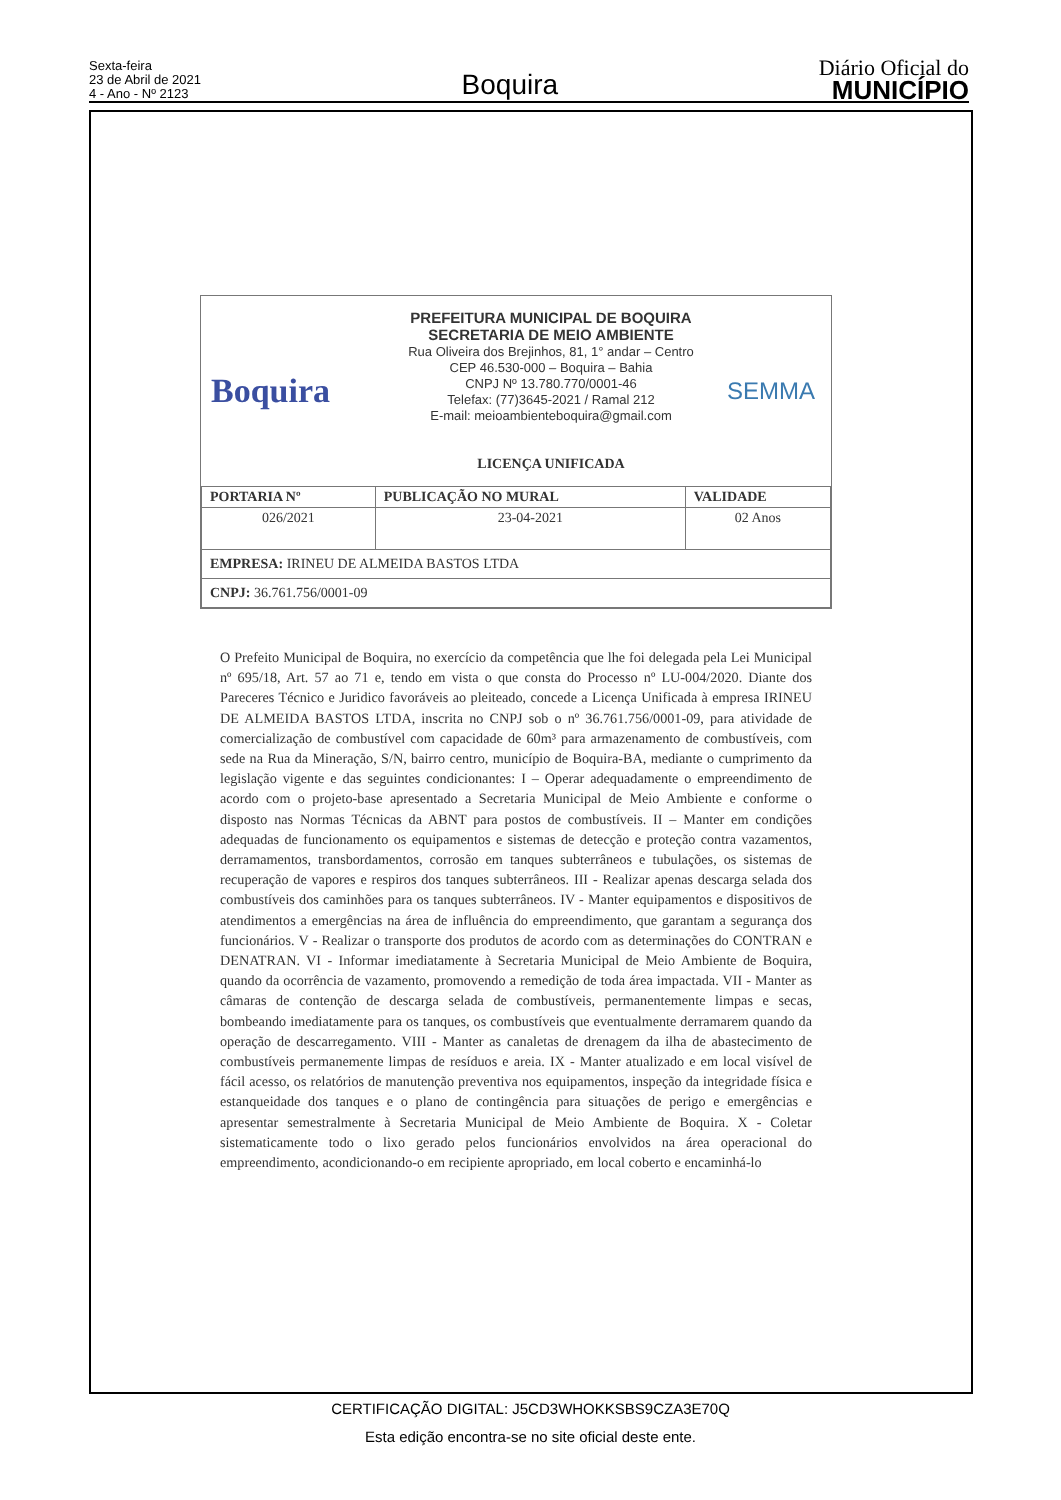Sexta-feira
23 de Abril de 2021
4 - Ano - Nº 2123
Boquira
Diário Oficial do
MUNICÍPIO
Boquira
PREFEITURA MUNICIPAL DE BOQUIRA
SECRETARIA DE MEIO AMBIENTE
Rua Oliveira dos Brejinhos, 81, 1° andar – Centro
CEP 46.530-000 – Boquira – Bahia
CNPJ Nº 13.780.770/0001-46
Telefax: (77)3645-2021 / Ramal 212
E-mail: meioambienteboquira@gmail.com
LICENÇA UNIFICADA
SEMMA
| PORTARIA Nº | PUBLICAÇÃO NO MURAL | VALIDADE |
| --- | --- | --- |
| 026/2021 | 23-04-2021 | 02 Anos |
| EMPRESA: IRINEU DE ALMEIDA BASTOS LTDA | | |
| CNPJ: 36.761.756/0001-09 | | |
O Prefeito Municipal de Boquira, no exercício da competência que lhe foi delegada pela Lei Municipal nº 695/18, Art. 57 ao 71 e, tendo em vista o que consta do Processo nº LU-004/2020. Diante dos Pareceres Técnico e Juridico favoráveis ao pleiteado, concede a Licença Unificada à empresa IRINEU DE ALMEIDA BASTOS LTDA, inscrita no CNPJ sob o nº 36.761.756/0001-09, para atividade de comercialização de combustível com capacidade de 60m³ para armazenamento de combustíveis, com sede na Rua da Mineração, S/N, bairro centro, município de Boquira-BA, mediante o cumprimento da legislação vigente e das seguintes condicionantes: I – Operar adequadamente o empreendimento de acordo com o projeto-base apresentado a Secretaria Municipal de Meio Ambiente e conforme o disposto nas Normas Técnicas da ABNT para postos de combustíveis. II – Manter em condições adequadas de funcionamento os equipamentos e sistemas de detecção e proteção contra vazamentos, derramamentos, transbordamentos, corrosão em tanques subterrâneos e tubulações, os sistemas de recuperação de vapores e respiros dos tanques subterrâneos. III - Realizar apenas descarga selada dos combustíveis dos caminhões para os tanques subterrâneos. IV - Manter equipamentos e dispositivos de atendimentos a emergências na área de influência do empreendimento, que garantam a segurança dos funcionários. V - Realizar o transporte dos produtos de acordo com as determinações do CONTRAN e DENATRAN. VI - Informar imediatamente à Secretaria Municipal de Meio Ambiente de Boquira, quando da ocorrência de vazamento, promovendo a remedição de toda área impactada. VII - Manter as câmaras de contenção de descarga selada de combustíveis, permanentemente limpas e secas, bombeando imediatamente para os tanques, os combustíveis que eventualmente derramarem quando da operação de descarregamento. VIII - Manter as canaletas de drenagem da ilha de abastecimento de combustíveis permanemente limpas de resíduos e areia. IX - Manter atualizado e em local visível de fácil acesso, os relatórios de manutenção preventiva nos equipamentos, inspeção da integridade física e estanqueidade dos tanques e o plano de contingência para situações de perigo e emergências e apresentar semestralmente à Secretaria Municipal de Meio Ambiente de Boquira. X - Coletar sistematicamente todo o lixo gerado pelos funcionários envolvidos na área operacional do empreendimento, acondicionando-o em recipiente apropriado, em local coberto e encaminhá-lo
CERTIFICAÇÃO DIGITAL: J5CD3WHOKKSBS9CZA3E70Q
Esta edição encontra-se no site oficial deste ente.